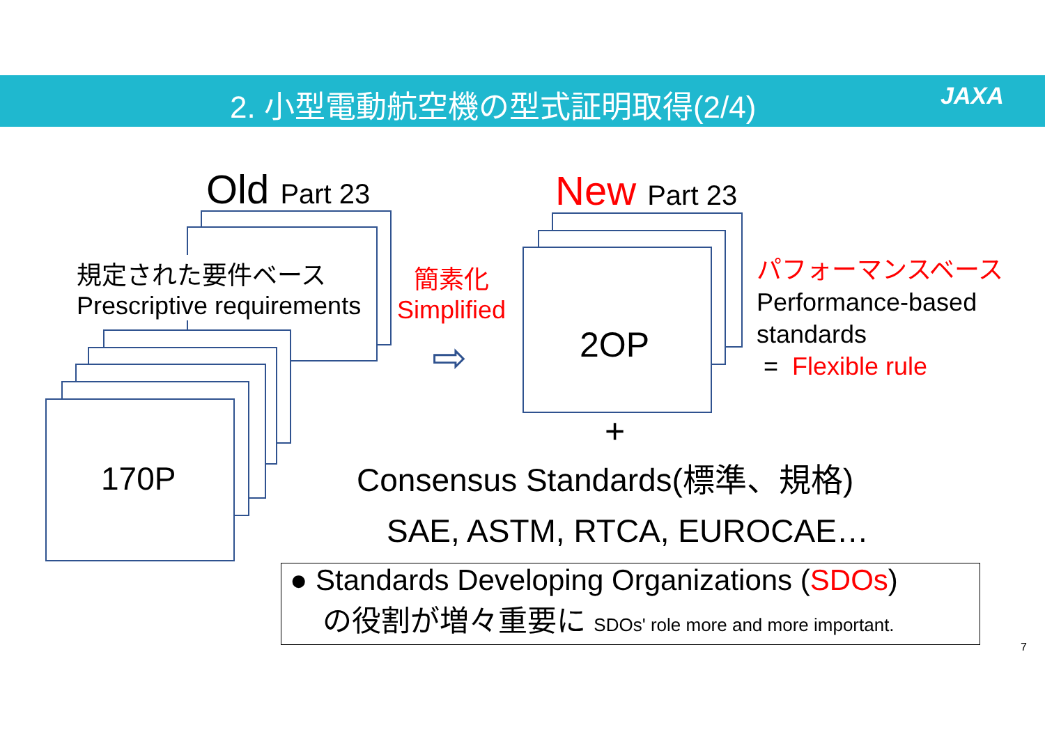2. 小型電動航空機の型式証明取得(2/4) JAXA
Old Part 23
規定された要件ベース
Prescriptive requirements
170P
簡素化
Simplified
⇨
New Part 23
2OP
パフォーマンスベース
Performance-based
standards
= Flexible rule
+
Consensus Standards(標準、規格)
SAE, ASTM, RTCA, EUROCAE…
● Standards Developing Organizations (SDOs)
の役割が増々重要に SDOs' role more and more important.
7